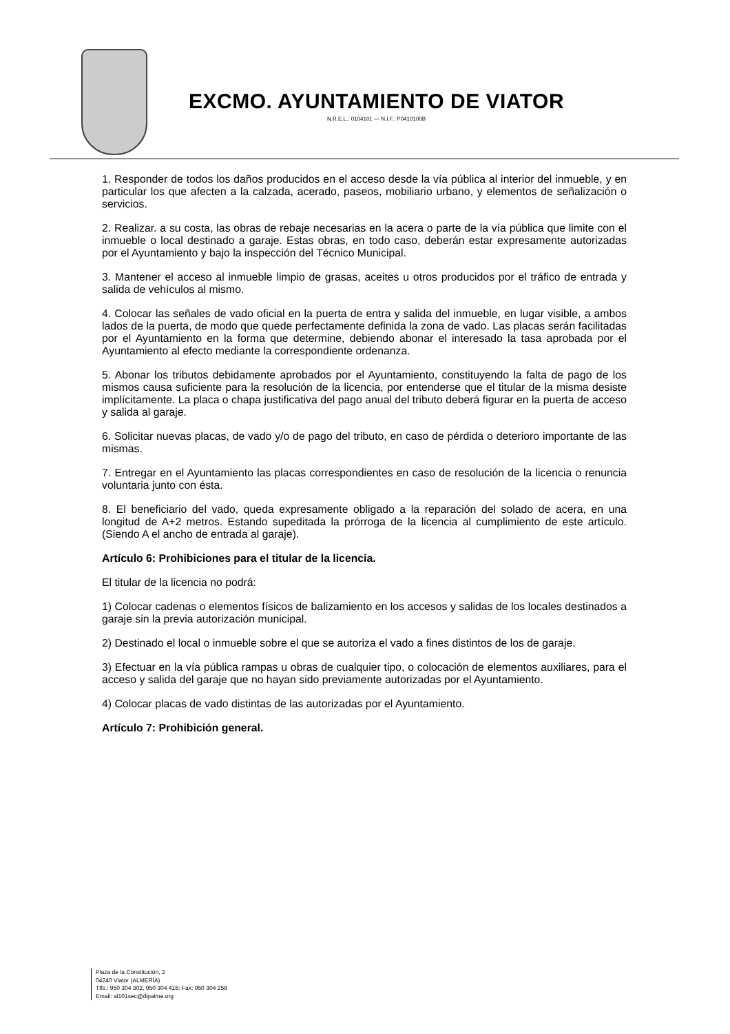EXCMO. AYUNTAMIENTO DE VIATOR
N.R.E.L.: 0104101 — N.I.F.: P0410100B
1. Responder de todos los daños producidos en el acceso desde la vía pública al interior del inmueble, y en particular los que afecten a la calzada, acerado, paseos, mobiliario urbano, y elementos de señalización o servicios.
2. Realizar. a su costa, las obras de rebaje necesarias en la acera o parte de la vía pública que limite con el inmueble o local destinado a garaje. Estas obras, en todo caso, deberán estar expresamente autorizadas por el Ayuntamiento y bajo la inspección del Técnico Municipal.
3. Mantener el acceso al inmueble limpio de grasas, aceites u otros producidos por el tráfico de entrada y salida de vehículos al mismo.
4. Colocar las señales de vado oficial en la puerta de entra y salida del inmueble, en lugar visible, a ambos lados de la puerta, de modo que quede perfectamente definida la zona de vado. Las placas serán facilitadas por el Ayuntamiento en la forma que determine, debiendo abonar el interesado la tasa aprobada por el Ayuntamiento al efecto mediante la correspondiente ordenanza.
5. Abonar los tributos debidamente aprobados por el Ayuntamiento, constituyendo la falta de pago de los mismos causa suficiente para la resolución de la licencia, por entenderse que el titular de la misma desiste implícitamente. La placa o chapa justificativa del pago anual del tributo deberá figurar en la puerta de acceso y salida al garaje.
6. Solicitar nuevas placas, de vado y/o de pago del tributo, en caso de pérdida o deterioro importante de las mismas.
7. Entregar en el Ayuntamiento las placas correspondientes en caso de resolución de la licencia o renuncia voluntaria junto con ésta.
8. El beneficiario del vado, queda expresamente obligado a la reparación del solado de acera, en una longitud de A+2 metros. Estando supeditada la prórroga de la licencia al cumplimiento de este artículo. (Siendo A el ancho de entrada al garaje).
Artículo 6: Prohibiciones para el titular de la licencia.
El titular de la licencia no podrá:
1) Colocar cadenas o elementos físicos de balizamiento en los accesos y salidas de los locales destinados a garaje sin la previa autorización municipal.
2) Destinado el local o inmueble sobre el que se autoriza el vado a fines distintos de los de garaje.
3) Efectuar en la vía pública rampas u obras de cualquier tipo, o colocación de elementos auxiliares, para el acceso y salida del garaje que no hayan sido previamente autorizadas por el Ayuntamiento.
4) Colocar placas de vado distintas de las autorizadas por el Ayuntamiento.
Artículo 7: Prohibición general.
Plaza de la Constitución, 2
04240 Viator (ALMERÍA)
Tlfs.: 950 304 302, 950 304 415; Fax: 950 304 258
Email: al101sec@dipalme.org